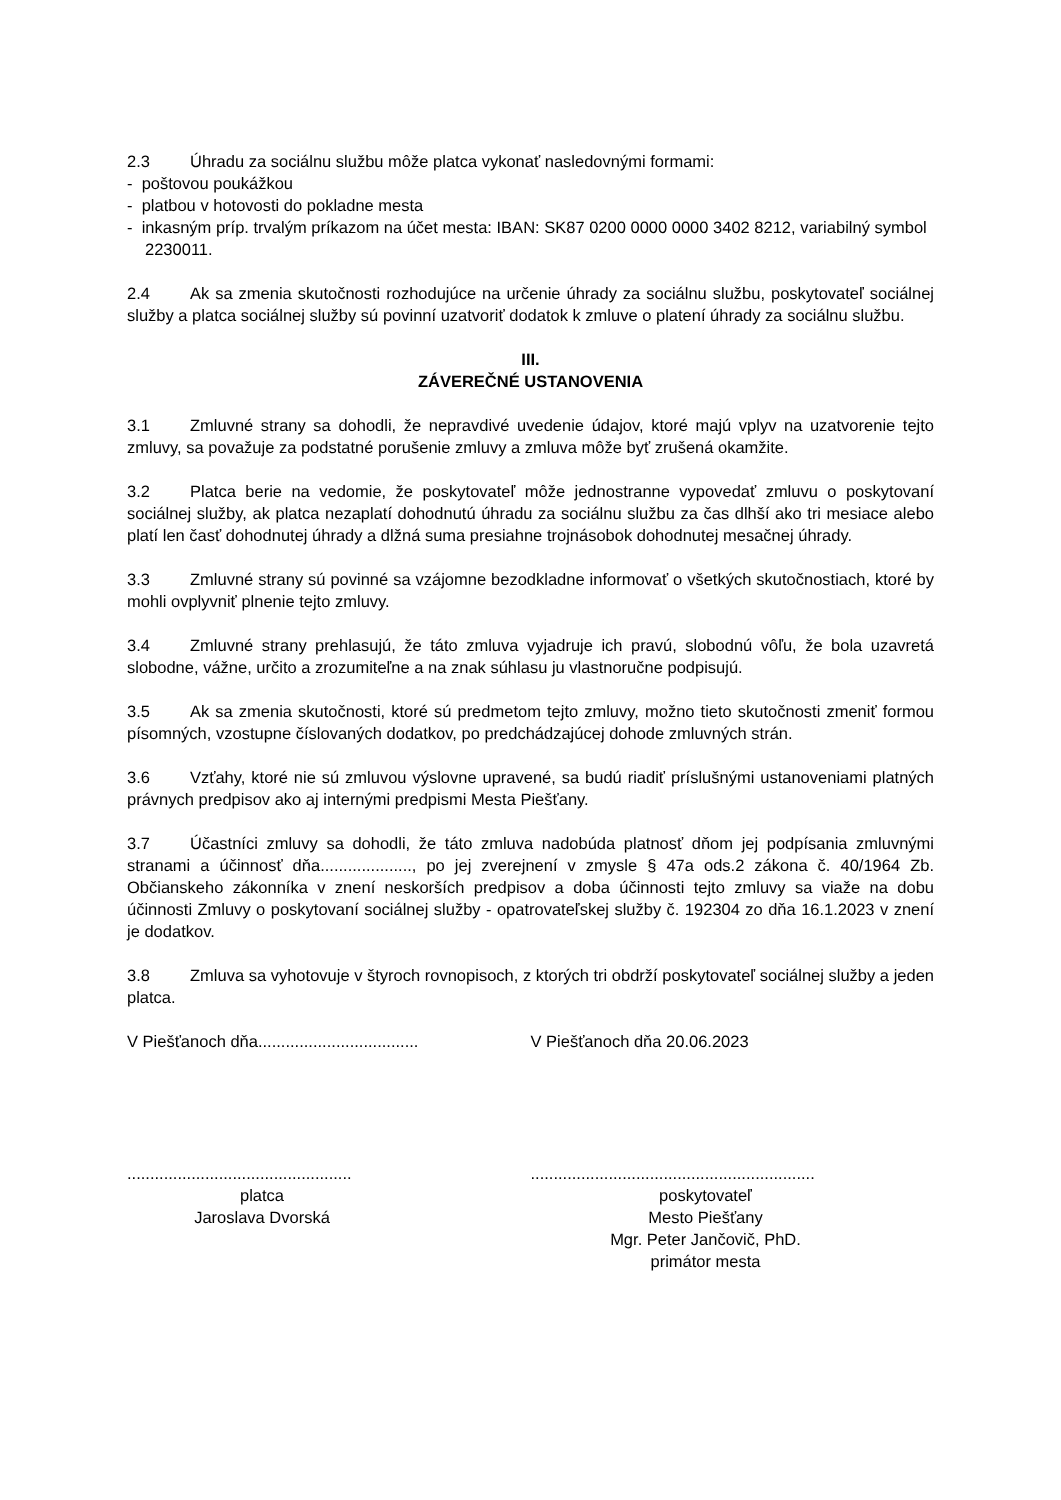2.3 Úhradu za sociálnu službu môže platca vykonať nasledovnými formami:
- poštovou poukážkou
- platbou v hotovosti do pokladne mesta
- inkasným príp. trvalým príkazom na účet mesta: IBAN: SK87 0200 0000 0000 3402 8212, variabilný symbol 2230011.
2.4 Ak sa zmenia skutočnosti rozhodujúce na určenie úhrady za sociálnu službu, poskytovateľ sociálnej služby a platca sociálnej služby sú povinní uzatvoriť dodatok k zmluve o platení úhrady za sociálnu službu.
III.
ZÁVEREČNÉ USTANOVENIA
3.1 Zmluvné strany sa dohodli, že nepravdivé uvedenie údajov, ktoré majú vplyv na uzatvorenie tejto zmluvy, sa považuje za podstatné porušenie zmluvy a zmluva môže byť zrušená okamžite.
3.2 Platca berie na vedomie, že poskytovateľ môže jednostranne vypovedať zmluvu o poskytovaní sociálnej služby, ak platca nezaplatí dohodnutú úhradu za sociálnu službu za čas dlhší ako tri mesiace alebo platí len časť dohodnutej úhrady a dlžná suma presiahne trojnásobok dohodnutej mesačnej úhrady.
3.3 Zmluvné strany sú povinné sa vzájomne bezodkladne informovať o všetkých skutočnostiach, ktoré by mohli ovplyvniť plnenie tejto zmluvy.
3.4 Zmluvné strany prehlasujú, že táto zmluva vyjadruje ich pravú, slobodnú vôľu, že bola uzavretá slobodne, vážne, určito a zrozumiteľne a na znak súhlasu ju vlastnoručne podpisujú.
3.5 Ak sa zmenia skutočnosti, ktoré sú predmetom tejto zmluvy, možno tieto skutočnosti zmeniť formou písomných, vzostupne číslovaných dodatkov, po predchádzajúcej dohode zmluvných strán.
3.6 Vzťahy, ktoré nie sú zmluvou výslovne upravené, sa budú riadiť príslušnými ustanoveniami platných právnych predpisov ako aj internými predpismi Mesta Piešťany.
3.7 Účastníci zmluvy sa dohodli, že táto zmluva nadobúda platnosť dňom jej podpísania zmluvnými stranami a účinnosť dňa...................., po jej zverejnení v zmysle § 47a ods.2 zákona č. 40/1964 Zb. Občianskeho zákonníka v znení neskorších predpisov a doba účinnosti tejto zmluvy sa viaže na dobu účinnosti Zmluvy o poskytovaní sociálnej služby - opatrovateľskej služby č. 192304 zo dňa 16.1.2023 v znení je dodatkov.
3.8 Zmluva sa vyhotovuje v štyroch rovnopisoch, z ktorých tri obdrží poskytovateľ sociálnej služby a jeden platca.
V Piešťanoch dňa...................................
V Piešťanoch dňa 20.06.2023
.................................................
platca
Jaroslava Dvorská
..............................................................
poskytovateľ
Mesto Piešťany
Mgr. Peter Jančovič, PhD.
primátor mesta